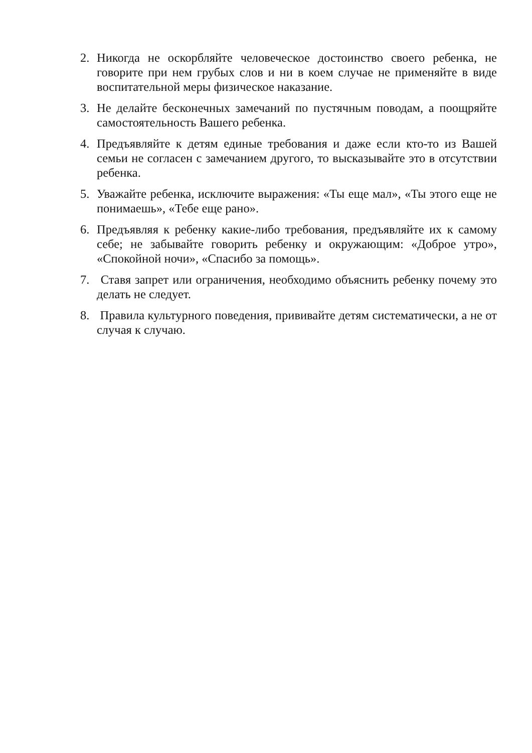2. Никогда не оскорбляйте человеческое достоинство своего ребенка, не говорите при нем грубых слов и ни в коем случае не применяйте в виде воспитательной меры физическое наказание.
3. Не делайте бесконечных замечаний по пустячным поводам, а поощряйте самостоятельность Вашего ребенка.
4. Предъявляйте к детям единые требования и даже если кто-то из Вашей семьи не согласен с замечанием другого, то высказывайте это в отсутствии ребенка.
5. Уважайте ребенка, исключите выражения: «Ты еще мал», «Ты этого еще не понимаешь», «Тебе еще рано».
6. Предъявляя к ребенку какие-либо требования, предъявляйте их к самому себе; не забывайте говорить ребенку и окружающим: «Доброе утро», «Спокойной ночи», «Спасибо за помощь».
7. Ставя запрет или ограничения, необходимо объяснить ребенку почему это делать не следует.
8. Правила культурного поведения, прививайте детям систематически, а не от случая к случаю.